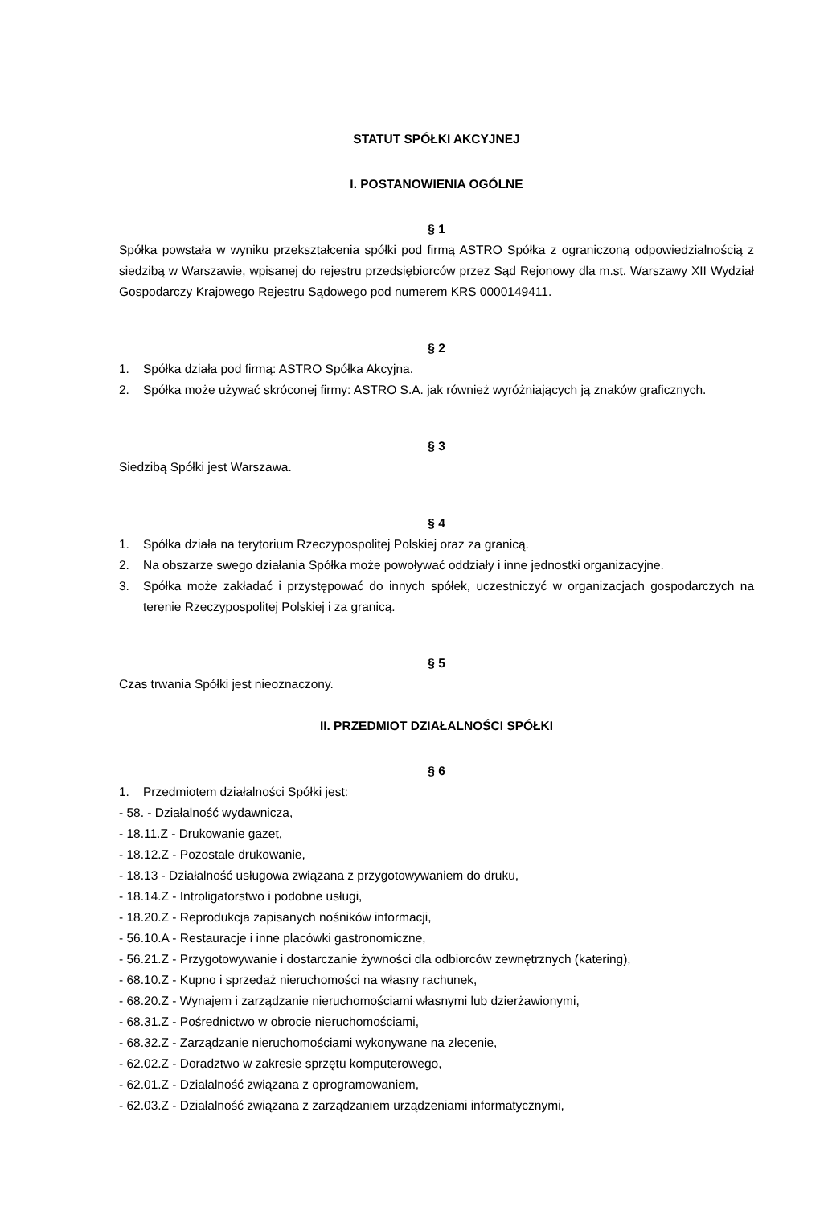STATUT SPÓŁKI AKCYJNEJ
I. POSTANOWIENIA OGÓLNE
§ 1
Spółka powstała w wyniku przekształcenia spółki pod firmą ASTRO Spółka z ograniczoną odpowiedzialnością z siedzibą w Warszawie, wpisanej do rejestru przedsiębiorców przez Sąd Rejonowy dla m.st. Warszawy XII Wydział Gospodarczy Krajowego Rejestru Sądowego pod numerem KRS 0000149411.
§ 2
1. Spółka działa pod firmą: ASTRO Spółka Akcyjna.
2. Spółka może używać skróconej firmy: ASTRO S.A. jak również wyróżniających ją znaków graficznych.
§ 3
Siedzibą Spółki jest Warszawa.
§ 4
1. Spółka działa na terytorium Rzeczypospolitej Polskiej oraz za granicą.
2. Na obszarze swego działania Spółka może powoływać oddziały i inne jednostki organizacyjne.
3. Spółka może zakładać i przystępować do innych spółek, uczestniczyć w organizacjach gospodarczych na terenie Rzeczypospolitej Polskiej i za granicą.
§ 5
Czas trwania Spółki jest nieoznaczony.
II. PRZEDMIOT DZIAŁALNOŚCI SPÓŁKI
§ 6
1. Przedmiotem działalności Spółki jest:
- 58. - Działalność wydawnicza,
- 18.11.Z - Drukowanie gazet,
- 18.12.Z - Pozostałe drukowanie,
- 18.13 - Działalność usługowa związana z przygotowywaniem do druku,
- 18.14.Z - Introligatorstwo i podobne usługi,
- 18.20.Z - Reprodukcja zapisanych nośników informacji,
- 56.10.A - Restauracje i inne placówki gastronomiczne,
- 56.21.Z - Przygotowywanie i dostarczanie żywności dla odbiorców zewnętrznych (katering),
- 68.10.Z - Kupno i sprzedaż nieruchomości na własny rachunek,
- 68.20.Z - Wynajem i zarządzanie nieruchomościami własnymi lub dzierżawionymi,
- 68.31.Z - Pośrednictwo w obrocie nieruchomościami,
- 68.32.Z - Zarządzanie nieruchomościami wykonywane na zlecenie,
- 62.02.Z - Doradztwo w zakresie sprzętu komputerowego,
- 62.01.Z - Działalność związana z oprogramowaniem,
- 62.03.Z - Działalność związana z zarządzaniem urządzeniami informatycznymi,